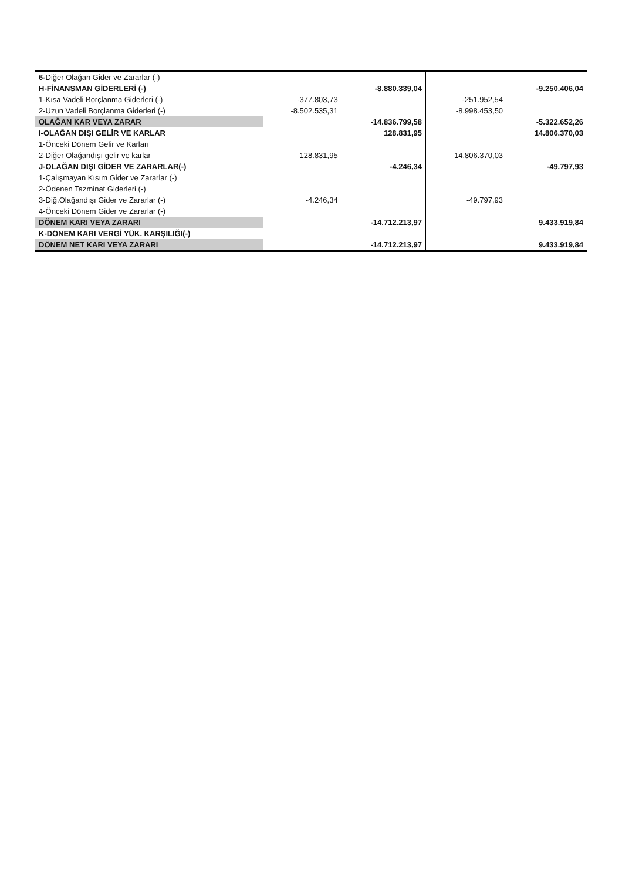| 6- Diğer Olağan Gider ve Zararlar (-) | | | | |
| H-FİNANSMAN GİDERLERİ (-) | | -8.880.339,04 | | -9.250.406,04 |
| 1-Kısa Vadeli Borçlanma Giderleri (-) | -377.803,73 | | -251.952,54 | |
| 2-Uzun Vadeli Borçlanma Giderleri (-) | -8.502.535,31 | | -8.998.453,50 | |
| OLAĞAN KAR VEYA ZARAR | | -14.836.799,58 | | -5.322.652,26 |
| I-OLAĞAN DIŞI GELİR VE KARLAR | | 128.831,95 | | 14.806.370,03 |
| 1-Önceki Dönem Gelir ve Karları | | | | |
| 2-Diğer Olağandışı gelir ve karlar | 128.831,95 | | 14.806.370,03 | |
| J-OLAĞAN DIŞI GİDER VE ZARARLAR(-) | | -4.246,34 | | -49.797,93 |
| 1-Çalışmayan Kısım Gider ve Zararlar (-) | | | | |
| 2-Ödenen Tazminat Giderleri (-) | | | | |
| 3-Diğ.Olağandışı Gider ve Zararlar (-) | -4.246,34 | | -49.797,93 | |
| 4-Önceki Dönem Gider ve Zararlar (-) | | | | |
| DÖNEM KARI VEYA ZARARI | | -14.712.213,97 | | 9.433.919,84 |
| K-DÖNEM KARI VERGİ YÜK. KARŞILIĞI(-) | | | | |
| DÖNEM NET KARI VEYA ZARARI | | -14.712.213,97 | | 9.433.919,84 |